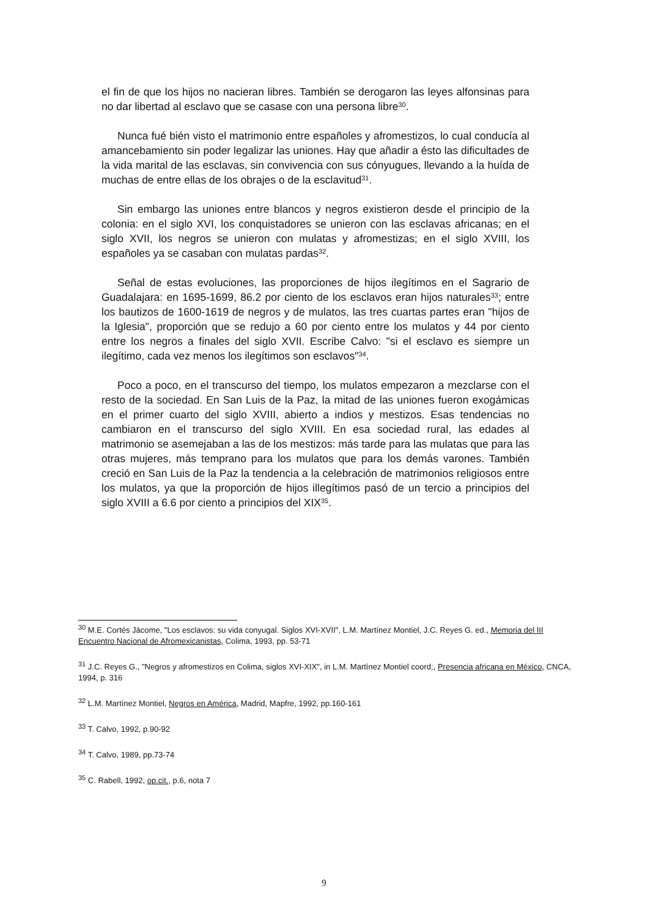el fin de que los hijos no nacieran libres. También se derogaron las leyes alfonsinas para no dar libertad al esclavo que se casase con una persona libre<sup>30</sup>.
Nunca fué bién visto el matrimonio entre españoles y afromestizos, lo cual conducía al amancebamiento sin poder legalizar las uniones. Hay que añadir a ésto las dificultades de la vida marital de las esclavas, sin convivencia con sus cónyugues, llevando a la huída de muchas de entre ellas de los obrajes o de la esclavitud<sup>31</sup>.
Sin embargo las uniones entre blancos y negros existieron desde el principio de la colonia: en el siglo XVI, los conquistadores se unieron con las esclavas africanas; en el siglo XVII, los negros se unieron con mulatas y afromestizas; en el siglo XVIII, los españoles ya se casaban con mulatas pardas<sup>32</sup>.
Señal de estas evoluciones, las proporciones de hijos ilegítimos en el Sagrario de Guadalajara: en 1695-1699, 86.2 por ciento de los esclavos eran hijos naturales<sup>33</sup>; entre los bautizos de 1600-1619 de negros y de mulatos, las tres cuartas partes eran "hijos de la Iglesia", proporción que se redujo a 60 por ciento entre los mulatos y 44 por ciento entre los negros a finales del siglo XVII. Escribe Calvo: "si el esclavo es siempre un ilegítimo, cada vez menos los ilegítimos son esclavos"<sup>34</sup>.
Poco a poco, en el transcurso del tiempo, los mulatos empezaron a mezclarse con el resto de la sociedad. En San Luis de la Paz, la mitad de las uniones fueron exogámicas en el primer cuarto del siglo XVIII, abierto a indios y mestizos. Esas tendencias no cambiaron en el transcurso del siglo XVIII. En esa sociedad rural, las edades al matrimonio se asemejaban a las de los mestizos: más tarde para las mulatas que para las otras mujeres, más temprano para los mulatos que para los demás varones. También creció en San Luis de la Paz la tendencia a la celebración de matrimonios religiosos entre los mulatos, ya que la proporción de hijos illegítimos pasó de un tercio a principios del siglo XVIII a 6.6 por ciento a principios del XIX<sup>35</sup>.
<sup>30</sup> M.E. Cortés Jácome, "Los esclavos: su vida conyugal. Siglos XVI-XVII", L.M. Martínez Montiel, J.C. Reyes G. ed., Memoria del III Encuentro Nacional de Afromexicanistas, Colima, 1993, pp. 53-71
<sup>31</sup> J.C. Reyes G., "Negros y afromestizos en Colima, siglos XVI-XIX", in L.M. Martínez Montiel coord;, Presencia africana en México, CNCA, 1994, p. 316
<sup>32</sup> L.M. Martínez Montiel, Negros en América, Madrid, Mapfre, 1992, pp.160-161
<sup>33</sup> T. Calvo, 1992, p.90-92
<sup>34</sup> T. Calvo, 1989, pp.73-74
<sup>35</sup> C. Rabell, 1992, op.cit., p.6, nota 7
9